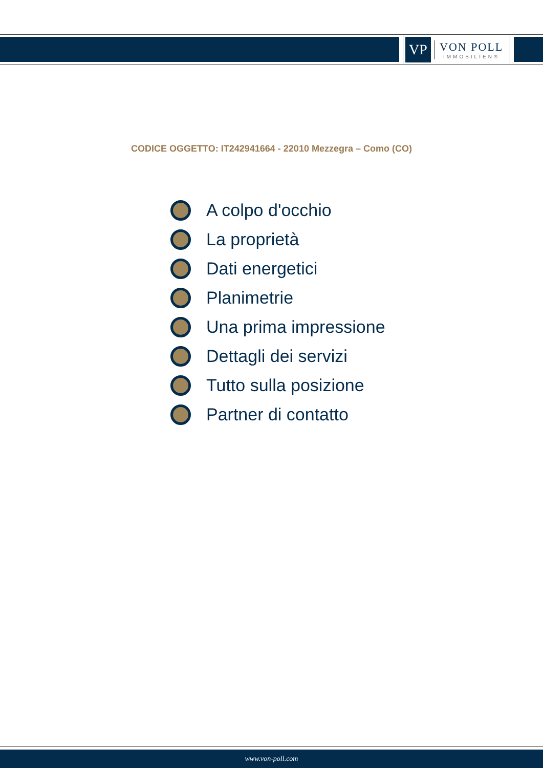VP
VON POLL
IMMOBILIEN®
CODICE OGGETTO: IT242941664 - 22010 Mezzegra – Como (CO)
A colpo d'occhio
La proprietà
Dati energetici
Planimetrie
Una prima impressione
Dettagli dei servizi
Tutto sulla posizione
Partner di contatto
www.von-poll.com